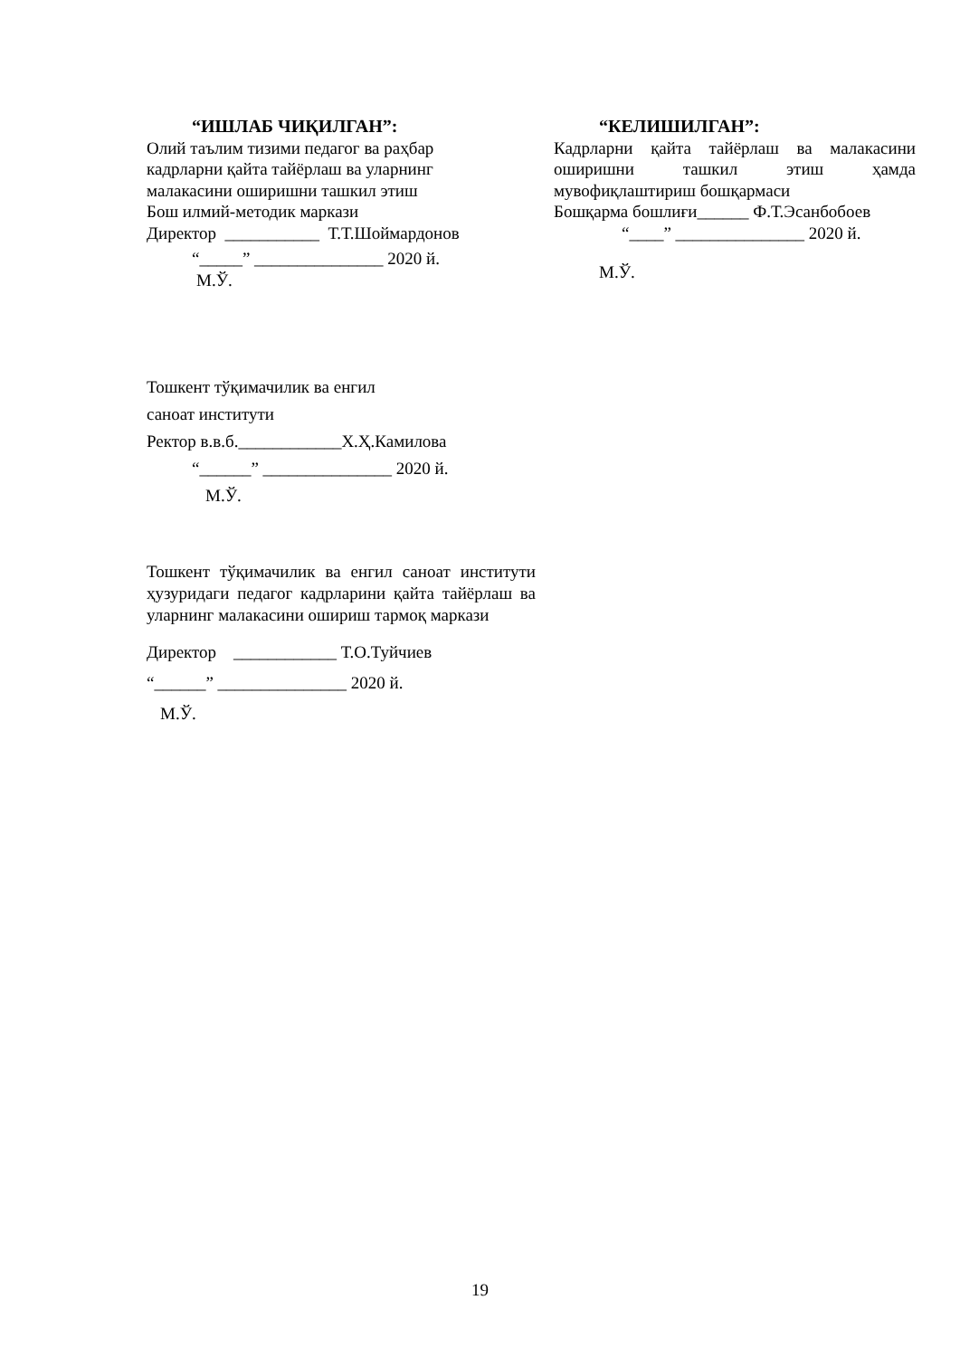“ИШЛАБ ЧИҚИЛГАН”:
Олий таълим тизими педагог ва раҳбар
кадрларни қайта тайёрлаш ва уларнинг
малакасини оширишни ташкил этиш
Бош илмий-методик маркази
Директор ___________ Т.Т.Шоймардонов
“_____” _______________ 2020 й.
М.Ў.
“КЕЛИШИЛГАН”:
Кадрларни қайта тайёрлаш ва малакасини оширишни ташкил этиш ҳамда мувофиқлаштириш бошқармаси
Бошқарма бошлиғи______ Ф.Т.Эсанбобоев
“____” _______________ 2020 й.
М.Ў.
Тошкент тўқимачилик ва енгил
саноат институти
Ректор в.в.б.____________Х.Ҳ.Камилова
“______” _______________ 2020 й.
М.Ў.
Тошкент тўқимачилик ва енгил саноат институти ҳузуридаги педагог кадрларини қайта тайёрлаш ва уларнинг малакасини ошириш тармоқ маркази
Директор ____________ Т.О.Туйчиев
“______” _______________ 2020 й.
М.Ў.
19